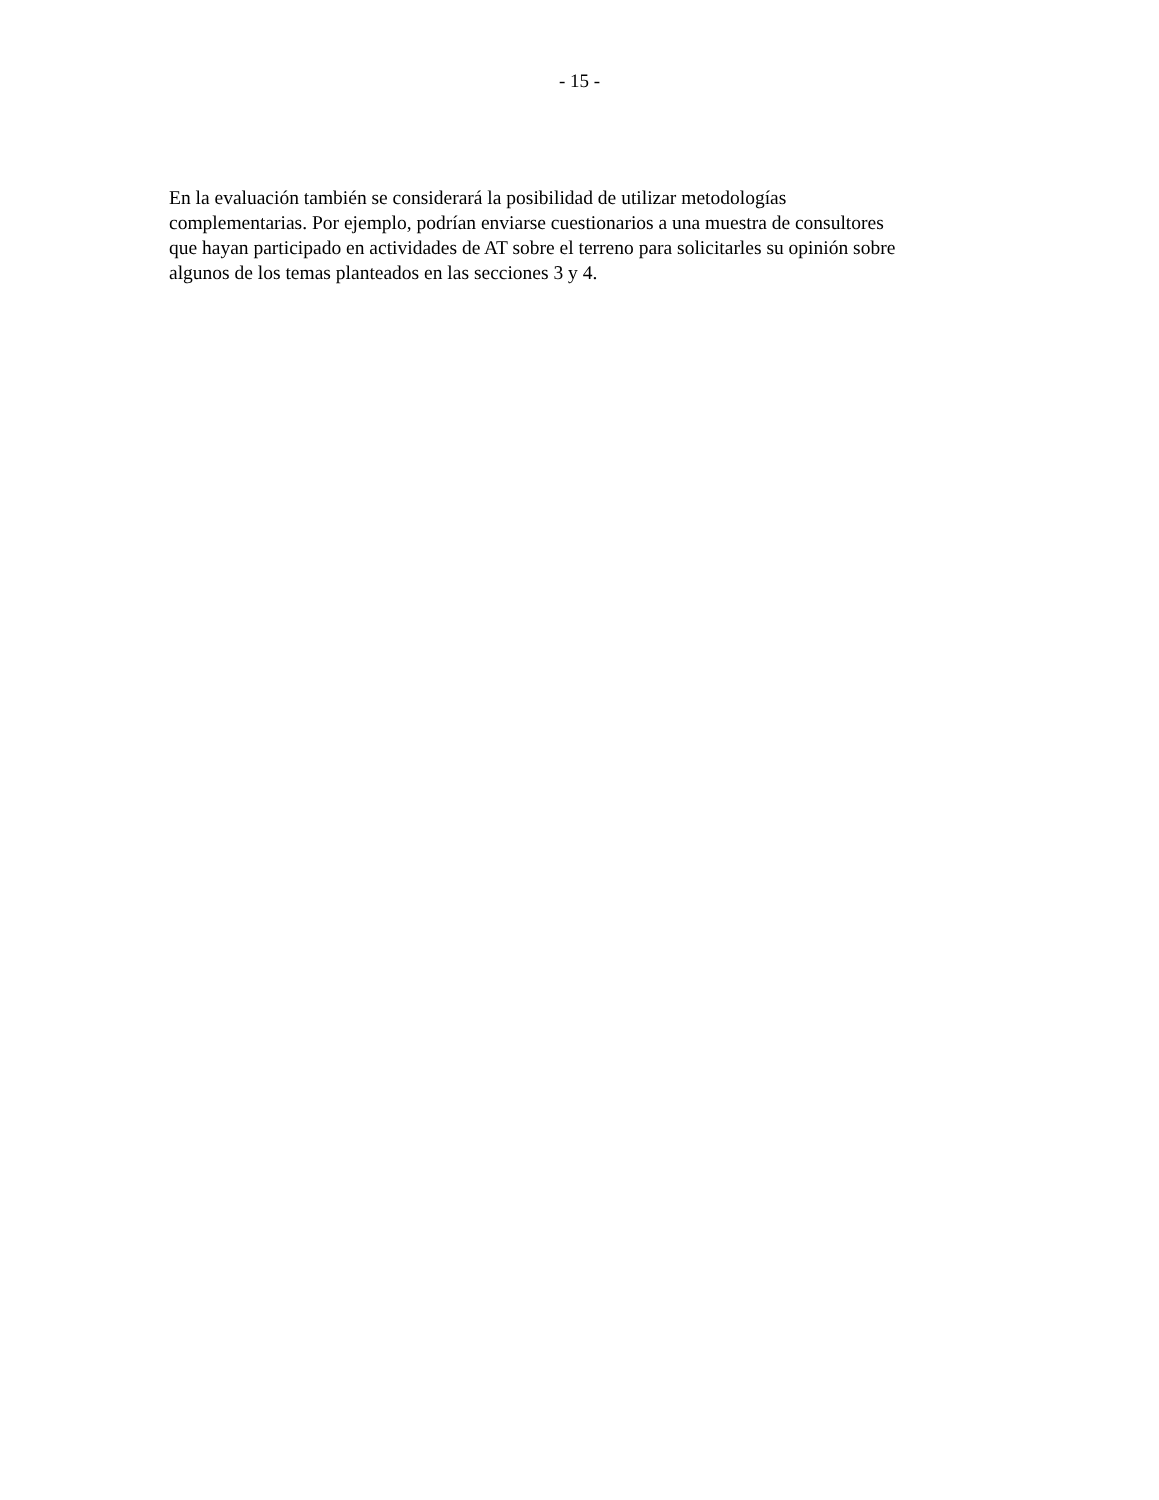- 15 -
En la evaluación también se considerará la posibilidad de utilizar metodologías
complementarias. Por ejemplo, podrían enviarse cuestionarios a una muestra de consultores
que hayan participado en actividades de AT sobre el terreno para solicitarles su opinión sobre
algunos de los temas planteados en las secciones 3 y 4.